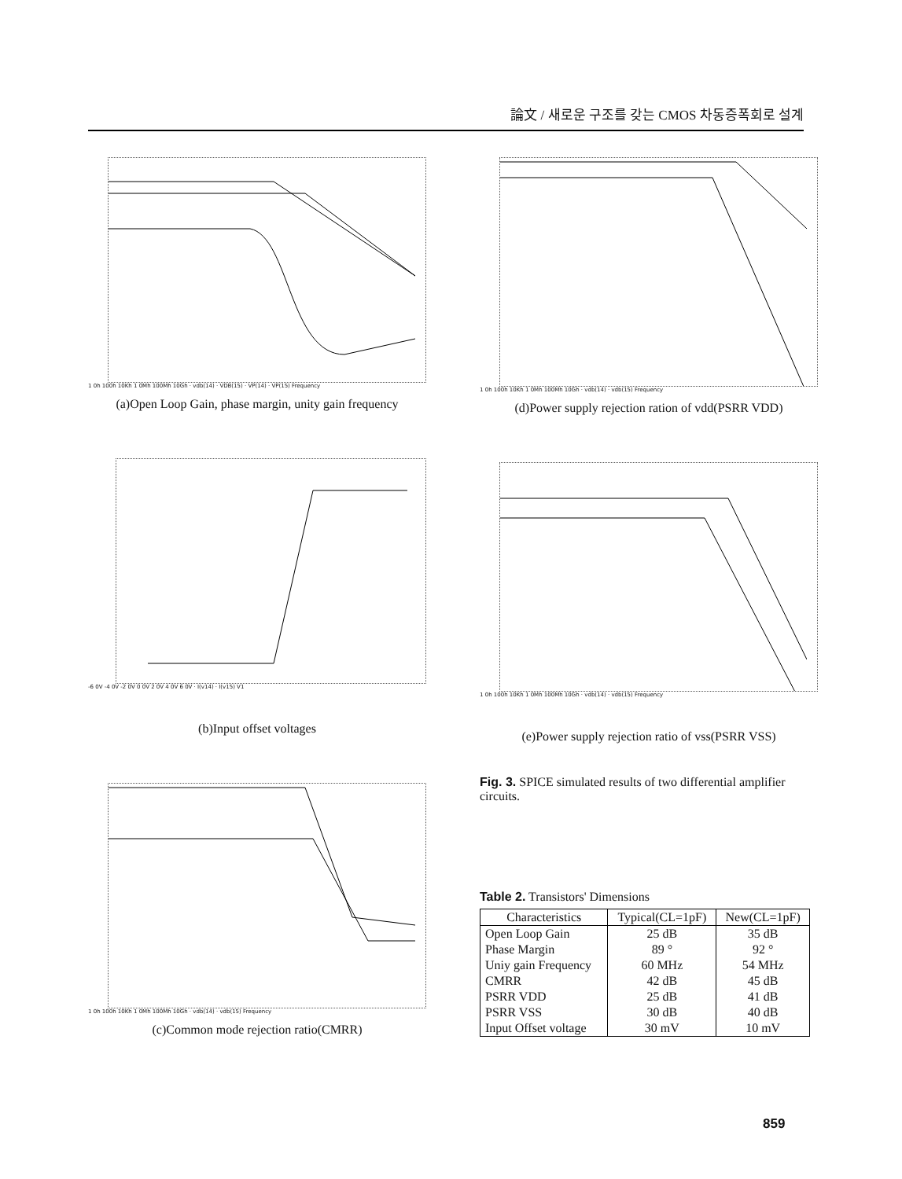論文 / 새로운 구조를 갖는 CMOS 차동증폭회로 설계
1 0h 100h 10Kh 1 0Mh 100Mh 10Gh · vdb(14) · VDB(15) · VP(14) · VP(15) Frequency
(a)Open Loop Gain, phase margin, unity gain frequency
-6 0V -4 0V -2 0V 0 0V 2 0V 4 0V 6 0V · I(v14) · I(v15) V1
(b)Input offset voltages
1 0h 100h 10Kh 1 0Mh 100Mh 10Gh · vdb(14) · vdb(15) Frequency
(c)Common mode rejection ratio(CMRR)
1 0h 100h 10Kh 1 0Mh 100Mh 10Gh · vdb(14) · vdb(15) Frequency
(d)Power supply rejection ration of vdd(PSRR VDD)
1 0h 100h 10Kh 1 0Mh 100Mh 10Gh · vdb(14) · vdb(15) Frequency
(e)Power supply rejection ratio of vss(PSRR VSS)
Fig. 3. SPICE simulated results of two differential amplifier circuits.
Table 2. Transistors' Dimensions
| Characteristics | Typical(CL=1pF) | New(CL=1pF) |
| --- | --- | --- |
| Open Loop Gain | 25 dB | 35 dB |
| Phase Margin | 89 ° | 92 ° |
| Uniy gain Frequency | 60 MHz | 54 MHz |
| CMRR | 42 dB | 45 dB |
| PSRR VDD | 25 dB | 41 dB |
| PSRR VSS | 30 dB | 40 dB |
| Input Offset voltage | 30 mV | 10 mV |
859